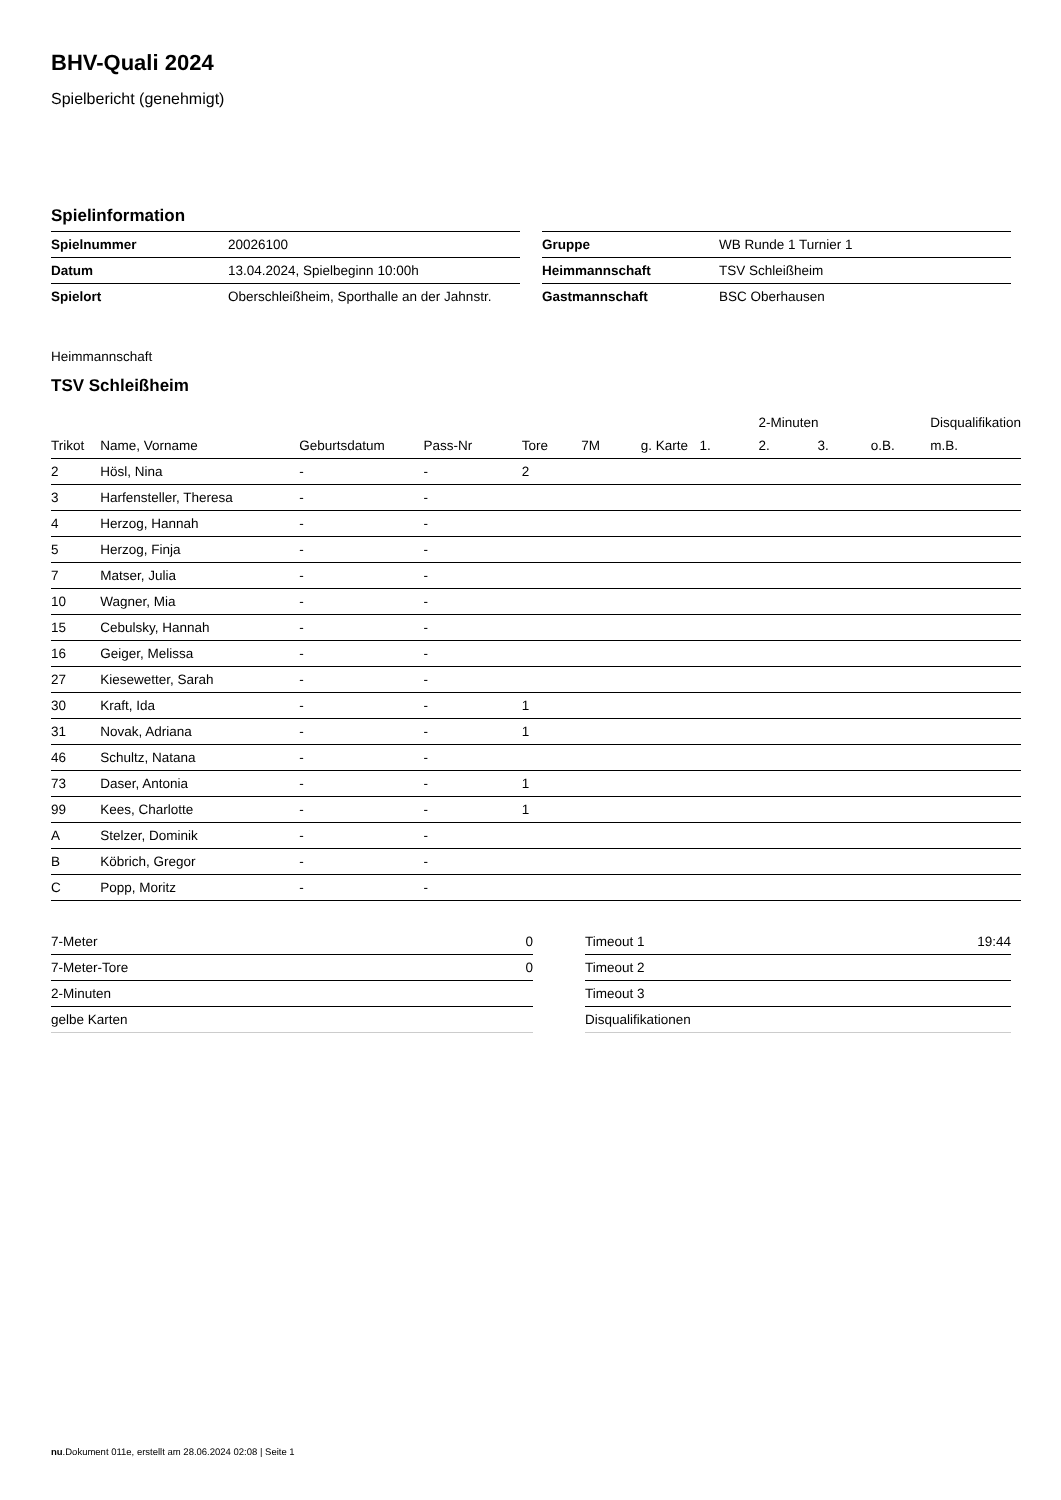BHV-Quali 2024
Spielbericht (genehmigt)
Spielinformation
| Spielnummer | 20026100 |
| Datum | 13.04.2024, Spielbeginn 10:00h |
| Spielort | Oberschleißheim, Sporthalle an der Jahnstr. |
| Gruppe | WB Runde 1 Turnier 1 |
| Heimmannschaft | TSV Schleißheim |
| Gastmannschaft | BSC Oberhausen |
Heimmannschaft
TSV Schleißheim
| | | | | | | | | 2-Minuten | | | Disqualifikation |
| --- | --- | --- | --- | --- | --- | --- | --- | --- | --- | --- | --- |
| Trikot | Name, Vorname | Geburtsdatum | Pass-Nr | Tore | 7M | g. Karte | 1. | 2. | 3. | o.B. | m.B. |
| 2 | Hösl, Nina | - | - | 2 | | | | | | | |
| 3 | Harfensteller, Theresa | - | - | | | | | | | | |
| 4 | Herzog, Hannah | - | - | | | | | | | | |
| 5 | Herzog, Finja | - | - | | | | | | | | |
| 7 | Matser, Julia | - | - | | | | | | | | |
| 10 | Wagner, Mia | - | - | | | | | | | | |
| 15 | Cebulsky, Hannah | - | - | | | | | | | | |
| 16 | Geiger, Melissa | - | - | | | | | | | | |
| 27 | Kiesewetter, Sarah | - | - | | | | | | | | |
| 30 | Kraft, Ida | - | - | 1 | | | | | | | |
| 31 | Novak, Adriana | - | - | 1 | | | | | | | |
| 46 | Schultz, Natana | - | - | | | | | | | | |
| 73 | Daser, Antonia | - | - | 1 | | | | | | | |
| 99 | Kees, Charlotte | - | - | 1 | | | | | | | |
| A | Stelzer, Dominik | - | - | | | | | | | | |
| B | Köbrich, Gregor | - | - | | | | | | | | |
| C | Popp, Moritz | - | - | | | | | | | | |
| 7-Meter | 0 |
| 7-Meter-Tore | 0 |
| 2-Minuten | |
| gelbe Karten | |
| Timeout 1 | 19:44 |
| Timeout 2 | |
| Timeout 3 | |
| Disqualifikationen | |
nu.Dokument 011e, erstellt am 28.06.2024 02:08 | Seite 1